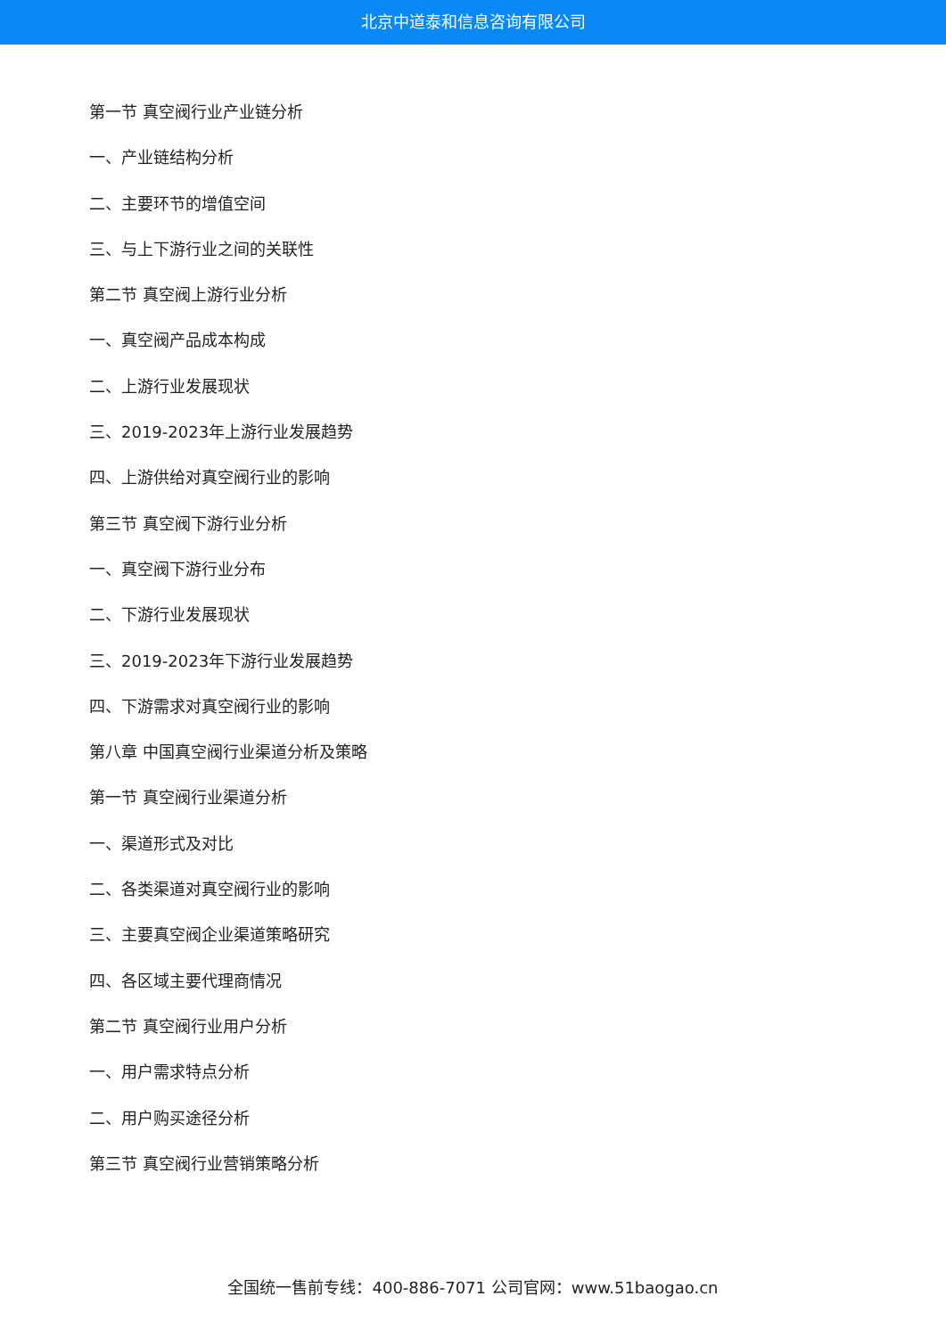北京中道泰和信息咨询有限公司
第一节 真空阀行业产业链分析
一、产业链结构分析
二、主要环节的增值空间
三、与上下游行业之间的关联性
第二节 真空阀上游行业分析
一、真空阀产品成本构成
二、上游行业发展现状
三、2019-2023年上游行业发展趋势
四、上游供给对真空阀行业的影响
第三节 真空阀下游行业分析
一、真空阀下游行业分布
二、下游行业发展现状
三、2019-2023年下游行业发展趋势
四、下游需求对真空阀行业的影响
第八章 中国真空阀行业渠道分析及策略
第一节 真空阀行业渠道分析
一、渠道形式及对比
二、各类渠道对真空阀行业的影响
三、主要真空阀企业渠道策略研究
四、各区域主要代理商情况
第二节 真空阀行业用户分析
一、用户需求特点分析
二、用户购买途径分析
第三节 真空阀行业营销策略分析
全国统一售前专线：400-886-7071 公司官网：www.51baogao.cn